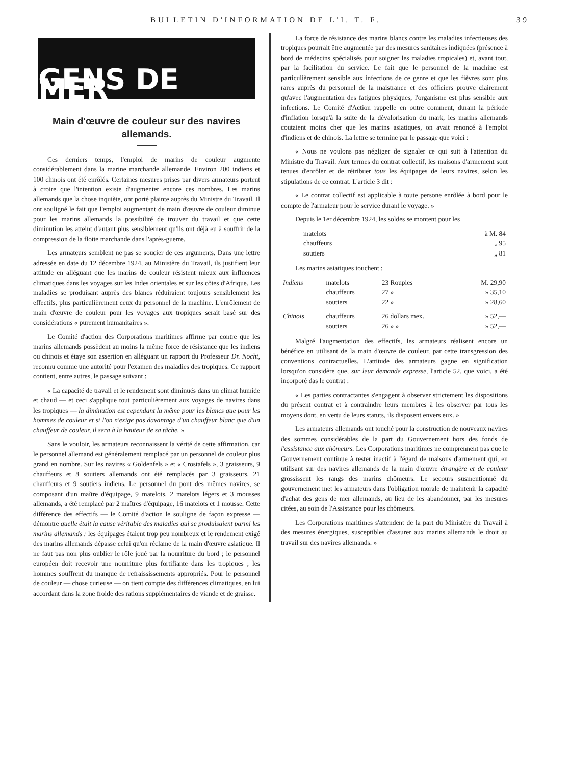BULLETIN D'INFORMATION DE L'I. T. F. 39
GENS DE MER
Main d'œuvre de couleur sur des navires allemands.
Ces derniers temps, l'emploi de marins de couleur augmente considérablement dans la marine marchande allemande. Environ 200 indiens et 100 chinois ont été enrôlés. Certaines mesures prises par divers armateurs portent à croire que l'intention existe d'augmenter encore ces nombres. Les marins allemands que la chose inquiète, ont porté plainte auprès du Ministre du Travail. Il ont souligné le fait que l'emploi augmentant de main d'œuvre de couleur diminue pour les marins allemands la possibilité de trouver du travail et que cette diminution les atteint d'autant plus sensiblement qu'ils ont déjà eu à souffrir de la compression de la flotte marchande dans l'après-guerre.
Les armateurs semblent ne pas se soucier de ces arguments. Dans une lettre adressée en date du 12 décembre 1924, au Ministère du Travail, ils justifient leur attitude en alléguant que les marins de couleur résistent mieux aux influences climatiques dans les voyages sur les Indes orientales et sur les côtes d'Afrique. Les maladies se produisant auprès des blancs réduiraient toujours sensiblement les effectifs, plus particulièrement ceux du personnel de la machine. L'enrôlement de main d'œuvre de couleur pour les voyages aux tropiques serait basé sur des considérations « purement humanitaires ».
Le Comité d'action des Corporations maritimes affirme par contre que les marins allemands possèdent au moins la même force de résistance que les indiens ou chinois et étaye son assertion en alléguant un rapport du Professeur Dr. Nocht, reconnu comme une autorité pour l'examen des maladies des tropiques. Ce rapport contient, entre autres, le passage suivant :
« La capacité de travail et le rendement sont diminués dans un climat humide et chaud — et ceci s'applique tout particulièrement aux voyages de navires dans les tropiques — la diminution est cependant la même pour les blancs que pour les hommes de couleur et si l'on n'exige pas davantage d'un chauffeur blanc que d'un chauffeur de couleur, il sera à la hauteur de sa tâche. »
Sans le vouloir, les armateurs reconnaissent la vérité de cette affirmation, car le personnel allemand est généralement remplacé par un personnel de couleur plus grand en nombre. Sur les navires « Goldenfels » et « Crostafels », 3 graisseurs, 9 chauffeurs et 8 soutiers allemands ont été remplacés par 3 graisseurs, 21 chauffeurs et 9 soutiers indiens. Le personnel du pont des mêmes navires, se composant d'un maître d'équipage, 9 matelots, 2 matelots légers et 3 mousses allemands, a été remplacé par 2 maîtres d'équipage, 16 matelots et 1 mousse. Cette différence des effectifs — le Comité d'action le souligne de façon expresse — démontre quelle était la cause véritable des maladies qui se produisaient parmi les marins allemands : les équipages étaient trop peu nombreux et le rendement exigé des marins allemands dépasse celui qu'on réclame de la main d'œuvre asiatique. Il ne faut pas non plus oublier le rôle joué par la nourriture du bord ; le personnel européen doit recevoir une nourriture plus fortifiante dans les tropiques ; les hommes souffrent du manque de refraississements appropriés. Pour le personnel de couleur — chose curieuse — on tient compte des différences climatiques, en lui accordant dans la zone froide des rations supplémentaires de viande et de graisse.
La force de résistance des marins blancs contre les maladies infectieuses des tropiques pourrait être augmentée par des mesures sanitaires indiquées (présence à bord de médecins spécialisés pour soigner les maladies tropicales) et, avant tout, par la facilitation du service. Le fait que le personnel de la machine est particulièrement sensible aux infections de ce genre et que les fièvres sont plus rares auprès du personnel de la maistrance et des officiers prouve clairement qu'avec l'augmentation des fatigues physiques, l'organisme est plus sensible aux infections. Le Comité d'Action rappelle en outre comment, durant la période d'inflation lorsqu'à la suite de la dévalorisation du mark, les marins allemands coutaient moins cher que les marins asiatiques, on avait renoncé à l'emploi d'indiens et de chinois. La lettre se termine par le passage que voici :
« Nous ne voulons pas négliger de signaler ce qui suit à l'attention du Ministre du Travail. Aux termes du contrat collectif, les maisons d'armement sont tenues d'enrôler et de rétribuer tous les équipages de leurs navires, selon les stipulations de ce contrat. L'article 3 dit :
« Le contrat collectif est applicable à toute persone enrôlée à bord pour le compte de l'armateur pour le service durant le voyage. »
Depuis le 1er décembre 1924, les soldes se montent pour les
| matelots | à M. 84 |
| chauffeurs | „ 95 |
| soutiers | „ 81 |
Les marins asiatiques touchent :
| Indiens | matelots | 23 Roupies | M. 29,90 |
| | chauffeurs | 27 » | » 35,10 |
| | soutiers | 22 » | » 28,60 |
| Chinois | chauffeurs | 26 dollars mex. | » 52,— |
| | soutiers | 26 » » | » 52,— |
Malgré l'augmentation des effectifs, les armateurs réalisent encore un bénéfice en utilisant de la main d'œuvre de couleur, par cette transgression des conventions contractuelles. L'attitude des armateurs gagne en signification lorsqu'on considère que, sur leur demande expresse, l'article 52, que voici, a été incorporé das le contrat :
« Les parties contractantes s'engagent à observer strictement les dispositions du présent contrat et à contraindre leurs membres à les observer par tous les moyens dont, en vertu de leurs statuts, ils disposent envers eux. »
Les armateurs allemands ont touché pour la construction de nouveaux navires des sommes considérables de la part du Gouvernement hors des fonds de l'assistance aux chômeurs. Les Corporations maritimes ne comprennent pas que le Gouvernement continue à rester inactif à l'égard de maisons d'armement qui, en utilisant sur des navires allemands de la main d'œuvre étrangère et de couleur grossissent les rangs des marins chômeurs. Le secours susmentionné du gouvernement met les armateurs dans l'obligation morale de maintenir la capacité d'achat des gens de mer allemands, au lieu de les abandonner, par les mesures citées, au soin de l'Assistance pour les chômeurs.
Les Corporations maritimes s'attendent de la part du Ministère du Travail à des mesures énergiques, susceptibles d'assurer aux marins allemands le droit au travail sur des navires allemands. »